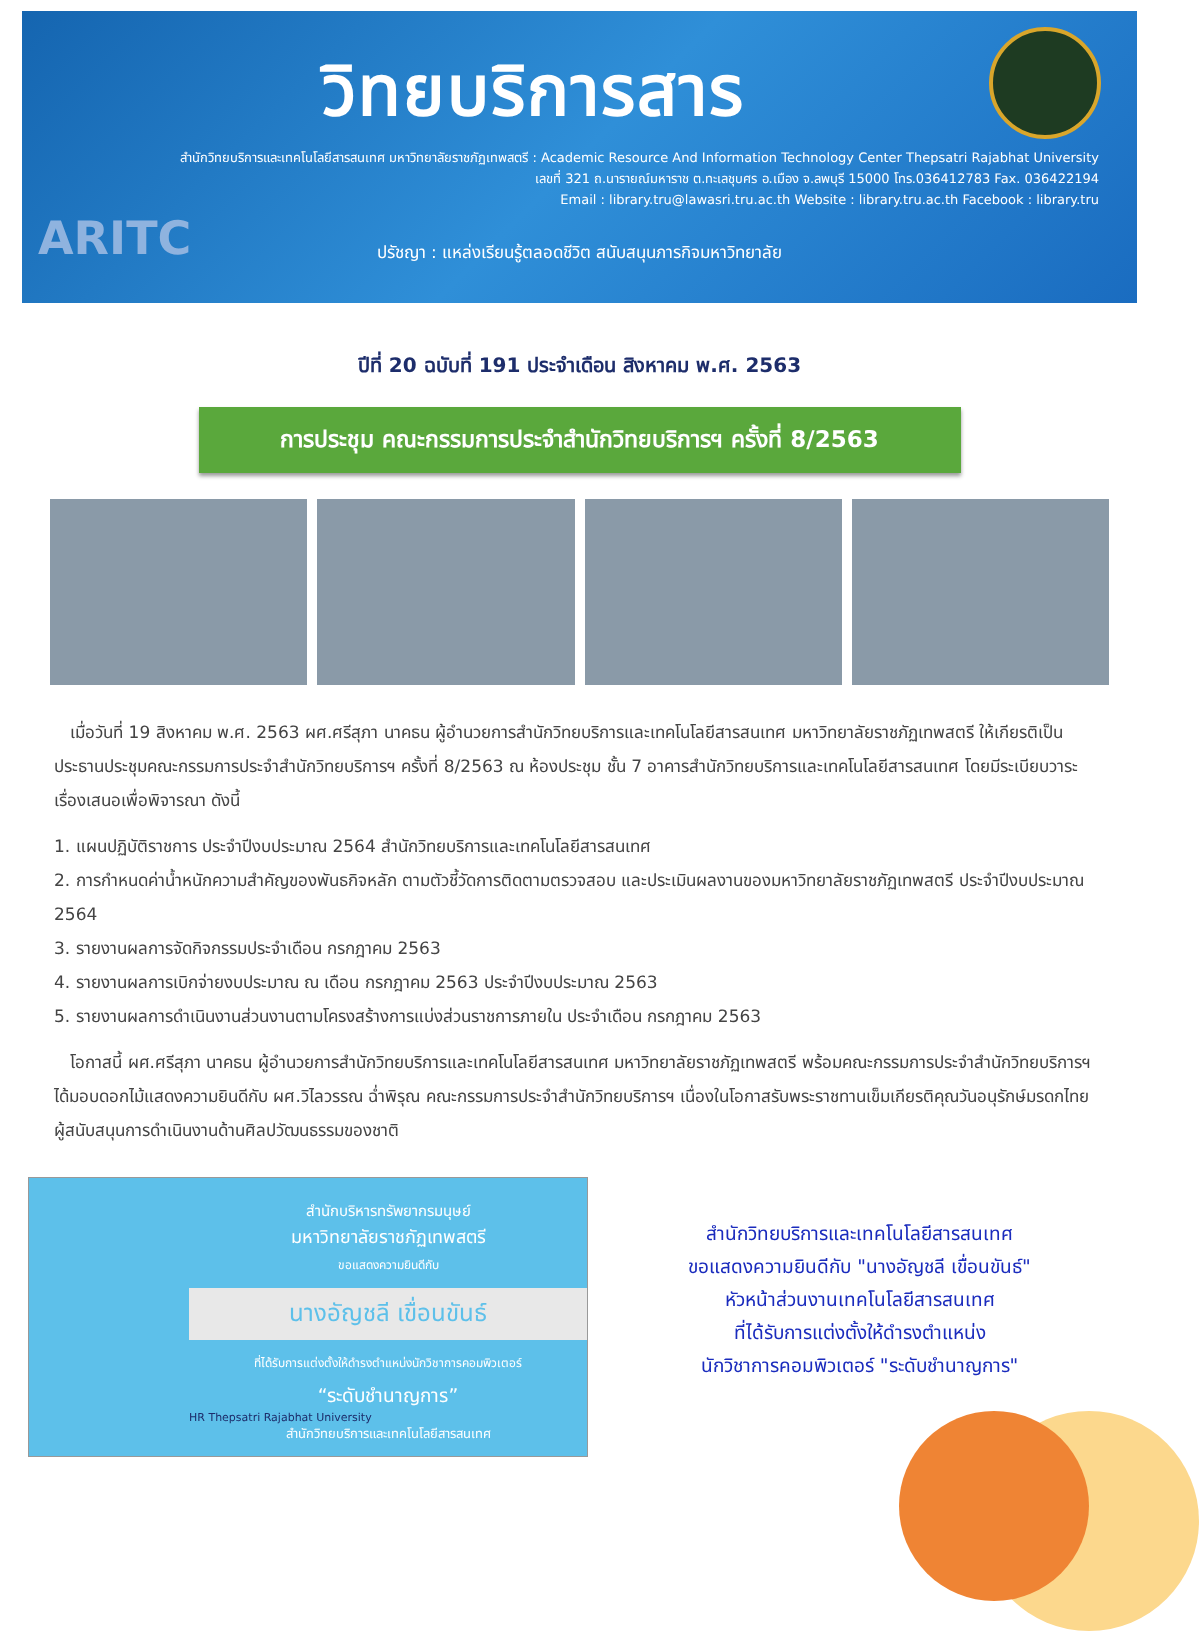วิทยบริการสาร
สำนักวิทยบริการและเทคโนโลยีสารสนเทศ มหาวิทยาลัยราชภัฏเทพสตรี : Academic Resource And Information Technology Center Thepsatri Rajabhat University
เลขที่ 321 ถ.นารายณ์มหาราช ต.ทะเลชุบศร อ.เมือง จ.ลพบุรี 15000 โทร.036412783 Fax. 036422194
Email : library.tru@lawasri.tru.ac.th Website : library.tru.ac.th Facebook : library.tru
ARITC
ปรัชญา : แหล่งเรียนรู้ตลอดชีวิต สนับสนุนภารกิจมหาวิทยาลัย
ปีที่ 20 ฉบับที่ 191 ประจำเดือน สิงหาคม พ.ศ. 2563
การประชุม คณะกรรมการประจำสำนักวิทยบริการฯ ครั้งที่ 8/2563
เมื่อวันที่ 19 สิงหาคม พ.ศ. 2563 ผศ.ศรีสุภา นาคธน ผู้อำนวยการสำนักวิทยบริการและเทคโนโลยีสารสนเทศ มหาวิทยาลัยราชภัฏเทพสตรี ให้เกียรติเป็นประธานประชุมคณะกรรมการประจำสำนักวิทยบริการฯ ครั้งที่ 8/2563 ณ ห้องประชุม ชั้น 7 อาคารสำนักวิทยบริการและเทคโนโลยีสารสนเทศ โดยมีระเบียบวาระเรื่องเสนอเพื่อพิจารณา ดังนี้
1. แผนปฏิบัติราชการ ประจำปีงบประมาณ 2564 สำนักวิทยบริการและเทคโนโลยีสารสนเทศ
2. การกำหนดค่าน้ำหนักความสำคัญของพันธกิจหลัก ตามตัวชี้วัดการติดตามตรวจสอบ และประเมินผลงานของมหาวิทยาลัยราชภัฏเทพสตรี ประจำปีงบประมาณ 2564
3. รายงานผลการจัดกิจกรรมประจำเดือน กรกฎาคม 2563
4. รายงานผลการเบิกจ่ายงบประมาณ ณ เดือน กรกฎาคม 2563 ประจำปีงบประมาณ 2563
5. รายงานผลการดำเนินงานส่วนงานตามโครงสร้างการแบ่งส่วนราชการภายใน ประจำเดือน กรกฎาคม 2563
โอกาสนี้ ผศ.ศรีสุภา นาคธน ผู้อำนวยการสำนักวิทยบริการและเทคโนโลยีสารสนเทศ มหาวิทยาลัยราชภัฏเทพสตรี พร้อมคณะกรรมการประจำสำนักวิทยบริการฯ ได้มอบดอกไม้แสดงความยินดีกับ ผศ.วิไลวรรณ ฉ่ำพิรุณ คณะกรรมการประจำสำนักวิทยบริการฯ เนื่องในโอกาสรับพระราชทานเข็มเกียรติคุณวันอนุรักษ์มรดกไทย ผู้สนับสนุนการดำเนินงานด้านศิลปวัฒนธรรมของชาติ
สำนักบริหารทรัพยากรมนุษย์
มหาวิทยาลัยราชภัฏเทพสตรี
ขอแสดงความยินดีกับ
นางอัญชลี เขื่อนขันธ์
ที่ได้รับการแต่งตั้งให้ดำรงตำแหน่งนักวิชาการคอมพิวเตอร์
“ระดับชำนาญการ”
HR Thepsatri Rajabhat University
สำนักวิทยบริการและเทคโนโลยีสารสนเทศ
สำนักวิทยบริการและเทคโนโลยีสารสนเทศ
ขอแสดงความยินดีกับ "นางอัญชลี เขื่อนขันธ์"
หัวหน้าส่วนงานเทคโนโลยีสารสนเทศ
ที่ได้รับการแต่งตั้งให้ดำรงตำแหน่ง
นักวิชาการคอมพิวเตอร์ "ระดับชำนาญการ"